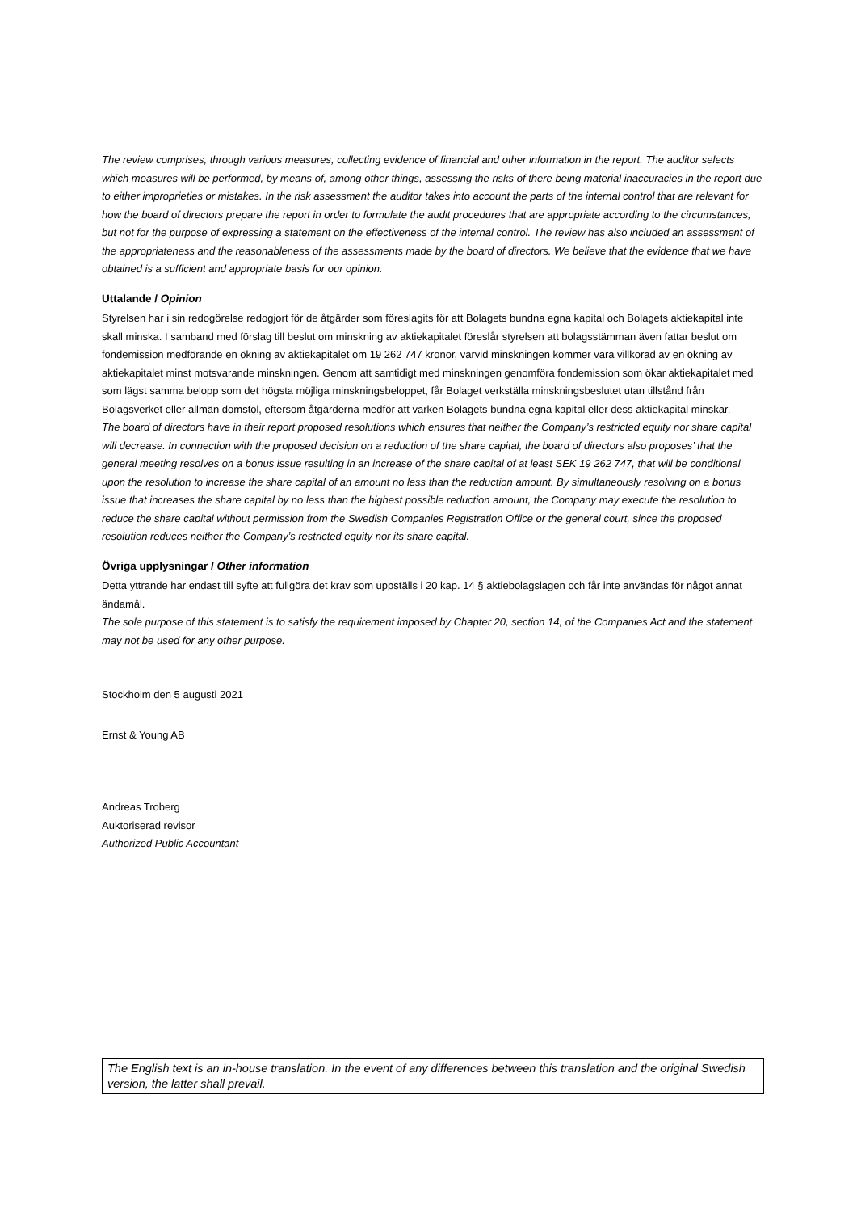The review comprises, through various measures, collecting evidence of financial and other information in the report. The auditor selects which measures will be performed, by means of, among other things, assessing the risks of there being material inaccuracies in the report due to either improprieties or mistakes. In the risk assessment the auditor takes into account the parts of the internal control that are relevant for how the board of directors prepare the report in order to formulate the audit procedures that are appropriate according to the circumstances, but not for the purpose of expressing a statement on the effectiveness of the internal control. The review has also included an assessment of the appropriateness and the reasonableness of the assessments made by the board of directors. We believe that the evidence that we have obtained is a sufficient and appropriate basis for our opinion.
Uttalande / Opinion
Styrelsen har i sin redogörelse redogjort för de åtgärder som föreslagits för att Bolagets bundna egna kapital och Bolagets aktiekapital inte skall minska. I samband med förslag till beslut om minskning av aktiekapitalet föreslår styrelsen att bolagsstämman även fattar beslut om fondemission medförande en ökning av aktiekapitalet om 19 262 747 kronor, varvid minskningen kommer vara villkorad av en ökning av aktiekapitalet minst motsvarande minskningen. Genom att samtidigt med minskningen genomföra fondemission som ökar aktiekapitalet med som lägst samma belopp som det högsta möjliga minskningsbeloppet, får Bolaget verkställa minskningsbeslutet utan tillstånd från Bolagsverket eller allmän domstol, eftersom åtgärderna medför att varken Bolagets bundna egna kapital eller dess aktiekapital minskar.
The board of directors have in their report proposed resolutions which ensures that neither the Company’s restricted equity nor share capital will decrease. In connection with the proposed decision on a reduction of the share capital, the board of directors also proposes’ that the general meeting resolves on a bonus issue resulting in an increase of the share capital of at least SEK 19 262 747, that will be conditional upon the resolution to increase the share capital of an amount no less than the reduction amount. By simultaneously resolving on a bonus issue that increases the share capital by no less than the highest possible reduction amount, the Company may execute the resolution to reduce the share capital without permission from the Swedish Companies Registration Office or the general court, since the proposed resolution reduces neither the Company’s restricted equity nor its share capital.
Övriga upplysningar / Other information
Detta yttrande har endast till syfte att fullgöra det krav som uppställs i 20 kap. 14 § aktiebolagslagen och får inte användas för något annat ändamål.
The sole purpose of this statement is to satisfy the requirement imposed by Chapter 20, section 14, of the Companies Act and the statement may not be used for any other purpose.
Stockholm den 5 augusti 2021
Ernst & Young AB
Andreas Troberg
Auktoriserad revisor
Authorized Public Accountant
The English text is an in-house translation. In the event of any differences between this translation and the original Swedish version, the latter shall prevail.